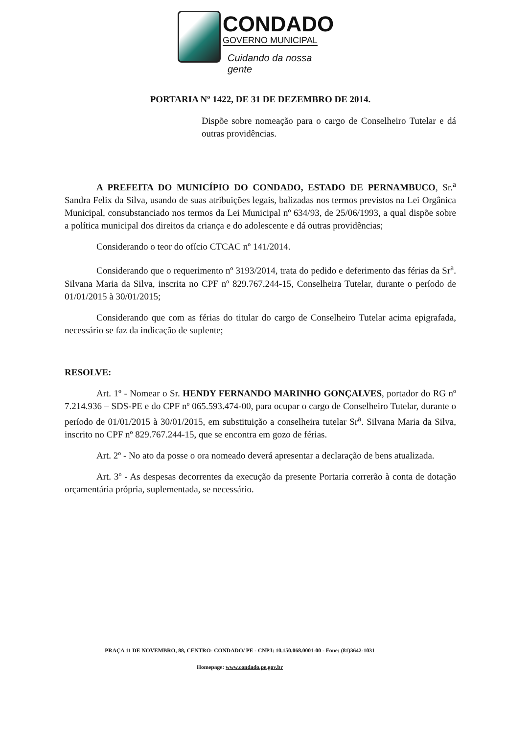CONDADO
GOVERNO MUNICIPAL
Cuidando da nossa gente
PORTARIA Nº 1422, DE 31 DE DEZEMBRO DE 2014.
Dispõe sobre nomeação para o cargo de Conselheiro Tutelar e dá outras providências.
A PREFEITA DO MUNICÍPIO DO CONDADO, ESTADO DE PERNAMBUCO, Sr.<sup>a</sup> Sandra Felix da Silva, usando de suas atribuições legais, balizadas nos termos previstos na Lei Orgânica Municipal, consubstanciado nos termos da Lei Municipal nº 634/93, de 25/06/1993, a qual dispõe sobre a política municipal dos direitos da criança e do adolescente e dá outras providências;
Considerando o teor do ofício CTCAC nº 141/2014.
Considerando que o requerimento nº 3193/2014, trata do pedido e deferimento das férias da Sr<sup>a</sup>. Silvana Maria da Silva, inscrita no CPF nº 829.767.244-15, Conselheira Tutelar, durante o período de 01/01/2015 à 30/01/2015;
Considerando que com as férias do titular do cargo de Conselheiro Tutelar acima epigrafada, necessário se faz da indicação de suplente;
RESOLVE:
Art. 1º - Nomear o Sr. HENDY FERNANDO MARINHO GONÇALVES, portador do RG nº 7.214.936 – SDS-PE e do CPF nº 065.593.474-00, para ocupar o cargo de Conselheiro Tutelar, durante o período de 01/01/2015 à 30/01/2015, em substituição a conselheira tutelar Sr<sup>a</sup>. Silvana Maria da Silva, inscrito no CPF nº 829.767.244-15, que se encontra em gozo de férias.
Art. 2º - No ato da posse o ora nomeado deverá apresentar a declaração de bens atualizada.
Art. 3º - As despesas decorrentes da execução da presente Portaria correrão à conta de dotação orçamentária própria, suplementada, se necessário.
PRAÇA 11 DE NOVEMBRO, 88, CENTRO- CONDADO/ PE - CNPJ: 10.150.068.0001-00 - Fone: (81)3642-1031
Homepage: www.condado.pe.gov.br